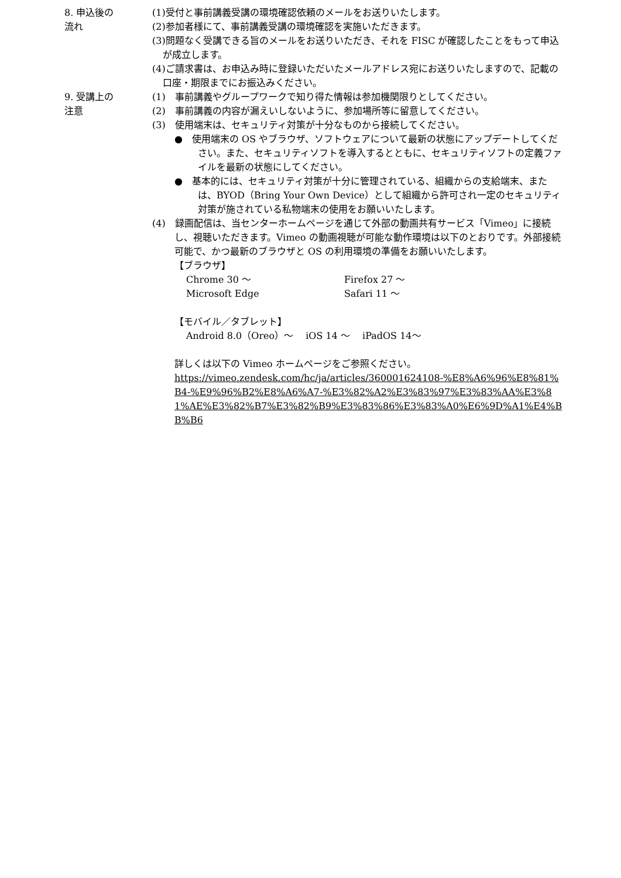8. 申込後の
流れ
(1)受付と事前講義受講の環境確認依頼のメールをお送りいたします。
(2)参加者様にて、事前講義受講の環境確認を実施いただきます。
(3)問題なく受講できる旨のメールをお送りいただき、それを FISC が確認したことをもって申込が成立します。
(4)ご請求書は、お申込み時に登録いただいたメールアドレス宛にお送りいたしますので、記載の口座・期限までにお振込みください。
9. 受講上の
注意
(1)　事前講義やグループワークで知り得た情報は参加機関限りとしてください。
(2)　事前講義の内容が漏えいしないように、参加場所等に留意してください。
(3)　使用端末は、セキュリティ対策が十分なものから接続してください。
●　使用端末の OS やブラウザ、ソフトウェアについて最新の状態にアップデートしてください。また、セキュリティソフトを導入するとともに、セキュリティソフトの定義ファイルを最新の状態にしてください。
●　基本的には、セキュリティ対策が十分に管理されている、組織からの支給端末、または、BYOD（Bring Your Own Device）として組織から許可され一定のセキュリティ対策が施されている私物端末の使用をお願いいたします。
(4)　録画配信は、当センターホームページを通じて外部の動画共有サービス「Vimeo」に接続し、視聴いただきます。Vimeo の動画視聴が可能な動作環境は以下のとおりです。外部接続可能で、かつ最新のブラウザと OS の利用環境の準備をお願いいたします。
【ブラウザ】
Chrome 30 ～ Firefox 27 ～
Microsoft Edge Safari 11 ～
【モバイル／タブレット】
Android 8.0（Oreo）～　 iOS 14 ～　 iPadOS 14～
詳しくは以下の Vimeo ホームページをご参照ください。
https://vimeo.zendesk.com/hc/ja/articles/360001624108-%E8%A6%96%E8%81%B4-%E9%96%B2%E8%A6%A7-%E3%82%A2%E3%83%97%E3%83%AA%E3%81%AE%E3%82%B7%E3%82%B9%E3%83%86%E3%83%A0%E6%9D%A1%E4%BB%B6